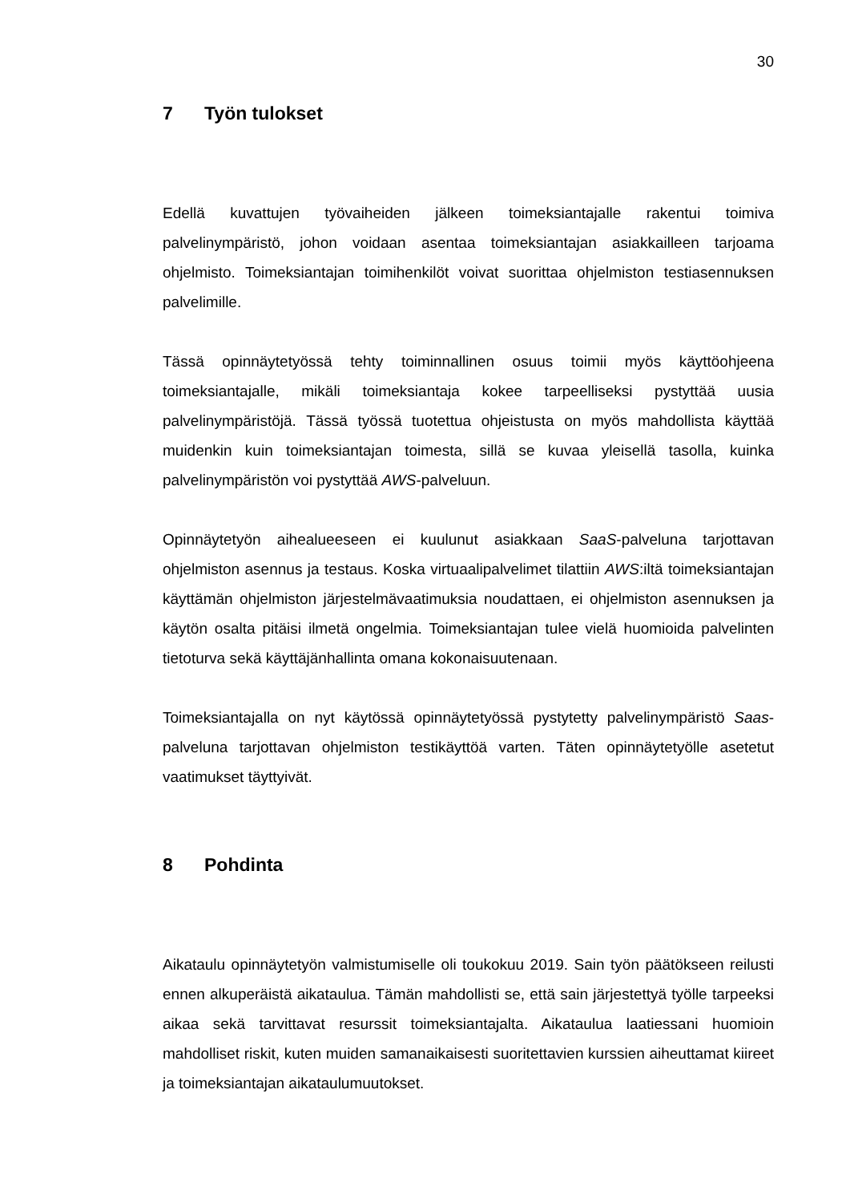30
7 Työn tulokset
Edellä kuvattujen työvaiheiden jälkeen toimeksiantajalle rakentui toimiva palvelinympäristö, johon voidaan asentaa toimeksiantajan asiakkailleen tarjoama ohjelmisto. Toimeksiantajan toimihenkilöt voivat suorittaa ohjelmiston testiasennuksen palvelimille.
Tässä opinnäytetyössä tehty toiminnallinen osuus toimii myös käyttöohjeena toimeksiantajalle, mikäli toimeksiantaja kokee tarpeelliseksi pystyttää uusia palvelinympäristöjä. Tässä työssä tuotettua ohjeistusta on myös mahdollista käyttää muidenkin kuin toimeksiantajan toimesta, sillä se kuvaa yleisellä tasolla, kuinka palvelinympäristön voi pystyttää AWS-palveluun.
Opinnäytetyön aihealueeseen ei kuulunut asiakkaan SaaS-palveluna tarjottavan ohjelmiston asennus ja testaus. Koska virtuaalipalvelimet tilattiin AWS:iltä toimeksiantajan käyttämän ohjelmiston järjestelmävaatimuksia noudattaen, ei ohjelmiston asennuksen ja käytön osalta pitäisi ilmetä ongelmia. Toimeksiantajan tulee vielä huomioida palvelinten tietoturva sekä käyttäjänhallinta omana kokonaisuutenaan.
Toimeksiantajalla on nyt käytössä opinnäytetyössä pystytetty palvelinympäristö Saas-palveluna tarjottavan ohjelmiston testikäyttöä varten. Täten opinnäytetyölle asetetut vaatimukset täyttyivät.
8 Pohdinta
Aikataulu opinnäytetyön valmistumiselle oli toukokuu 2019. Sain työn päätökseen reilusti ennen alkuperäistä aikataulua. Tämän mahdollisti se, että sain järjestettyä työlle tarpeeksi aikaa sekä tarvittavat resurssit toimeksiantajalta. Aikataulua laatiessani huomioin mahdolliset riskit, kuten muiden samanaikaisesti suoritettavien kurssien aiheuttamat kiireet ja toimeksiantajan aikataulumuutokset.